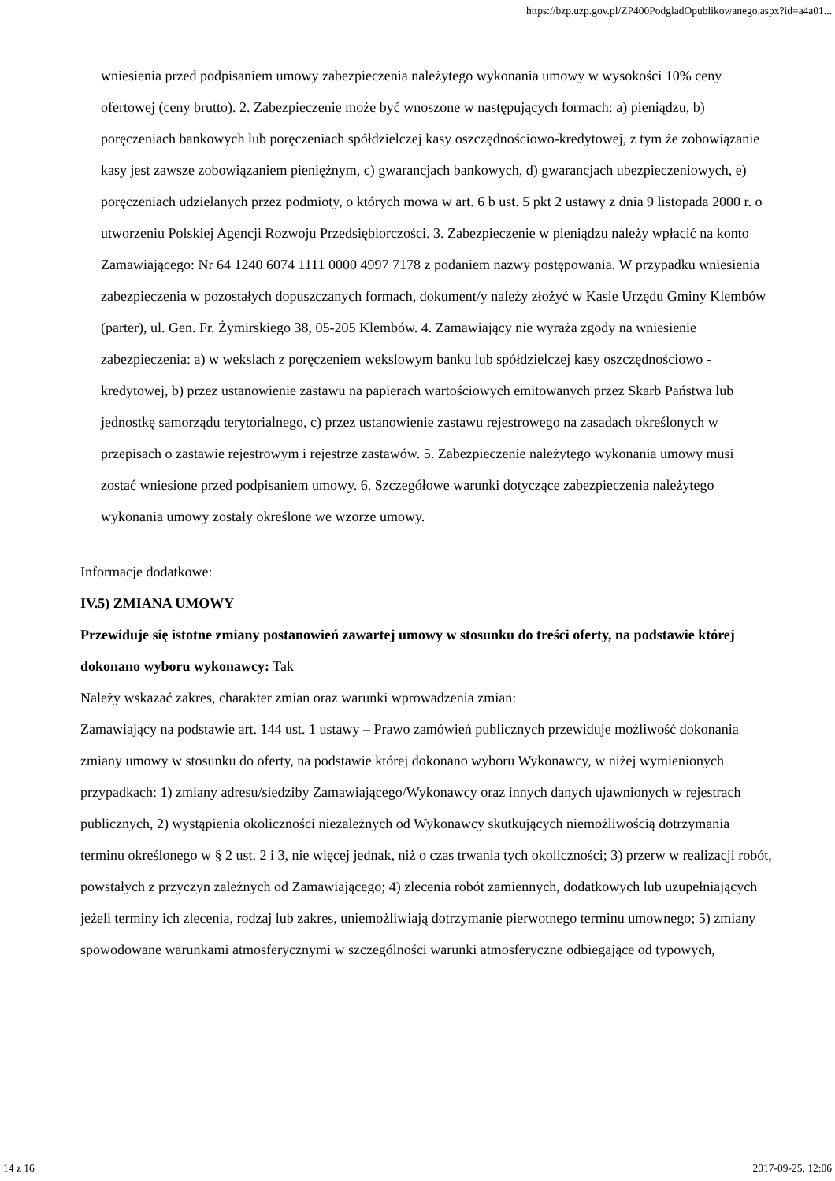https://bzp.uzp.gov.pl/ZP400PodgladOpublikowanego.aspx?id=a4a01...
wniesienia przed podpisaniem umowy zabezpieczenia należytego wykonania umowy w wysokości 10% ceny ofertowej (ceny brutto). 2. Zabezpieczenie może być wnoszone w następujących formach: a) pieniądzu, b) poręczeniach bankowych lub poręczeniach spółdzielczej kasy oszczędnościowo-kredytowej, z tym że zobowiązanie kasy jest zawsze zobowiązaniem pieniężnym, c) gwarancjach bankowych, d) gwarancjach ubezpieczeniowych, e) poręczeniach udzielanych przez podmioty, o których mowa w art. 6 b ust. 5 pkt 2 ustawy z dnia 9 listopada 2000 r. o utworzeniu Polskiej Agencji Rozwoju Przedsiębiorczości. 3. Zabezpieczenie w pieniądzu należy wpłacić na konto Zamawiającego: Nr 64 1240 6074 1111 0000 4997 7178 z podaniem nazwy postępowania. W przypadku wniesienia zabezpieczenia w pozostałych dopuszczanych formach, dokument/y należy złożyć w Kasie Urzędu Gminy Klembów (parter), ul. Gen. Fr. Żymirskiego 38, 05-205 Klembów. 4. Zamawiający nie wyraża zgody na wniesienie zabezpieczenia: a) w wekslach z poręczeniem wekslowym banku lub spółdzielczej kasy oszczędnościowo - kredytowej, b) przez ustanowienie zastawu na papierach wartościowych emitowanych przez Skarb Państwa lub jednostkę samorządu terytorialnego, c) przez ustanowienie zastawu rejestrowego na zasadach określonych w przepisach o zastawie rejestrowym i rejestrze zastawów. 5. Zabezpieczenie należytego wykonania umowy musi zostać wniesione przed podpisaniem umowy. 6. Szczegółowe warunki dotyczące zabezpieczenia należytego wykonania umowy zostały określone we wzorze umowy.
Informacje dodatkowe:
IV.5) ZMIANA UMOWY
Przewiduje się istotne zmiany postanowień zawartej umowy w stosunku do treści oferty, na podstawie której dokonano wyboru wykonawcy: Tak
Należy wskazać zakres, charakter zmian oraz warunki wprowadzenia zmian:
Zamawiający na podstawie art. 144 ust. 1 ustawy – Prawo zamówień publicznych przewiduje możliwość dokonania zmiany umowy w stosunku do oferty, na podstawie której dokonano wyboru Wykonawcy, w niżej wymienionych przypadkach: 1) zmiany adresu/siedziby Zamawiającego/Wykonawcy oraz innych danych ujawnionych w rejestrach publicznych, 2) wystąpienia okoliczności niezależnych od Wykonawcy skutkujących niemożliwością dotrzymania terminu określonego w § 2 ust. 2 i 3, nie więcej jednak, niż o czas trwania tych okoliczności; 3) przerw w realizacji robót, powstałych z przyczyn zależnych od Zamawiającego; 4) zlecenia robót zamiennych, dodatkowych lub uzupełniających jeżeli terminy ich zlecenia, rodzaj lub zakres, uniemożliwiają dotrzymanie pierwotnego terminu umownego; 5) zmiany spowodowane warunkami atmosferycznymi w szczególności warunki atmosferyczne odbiegające od typowych,
14 z 16 2017-09-25, 12:06